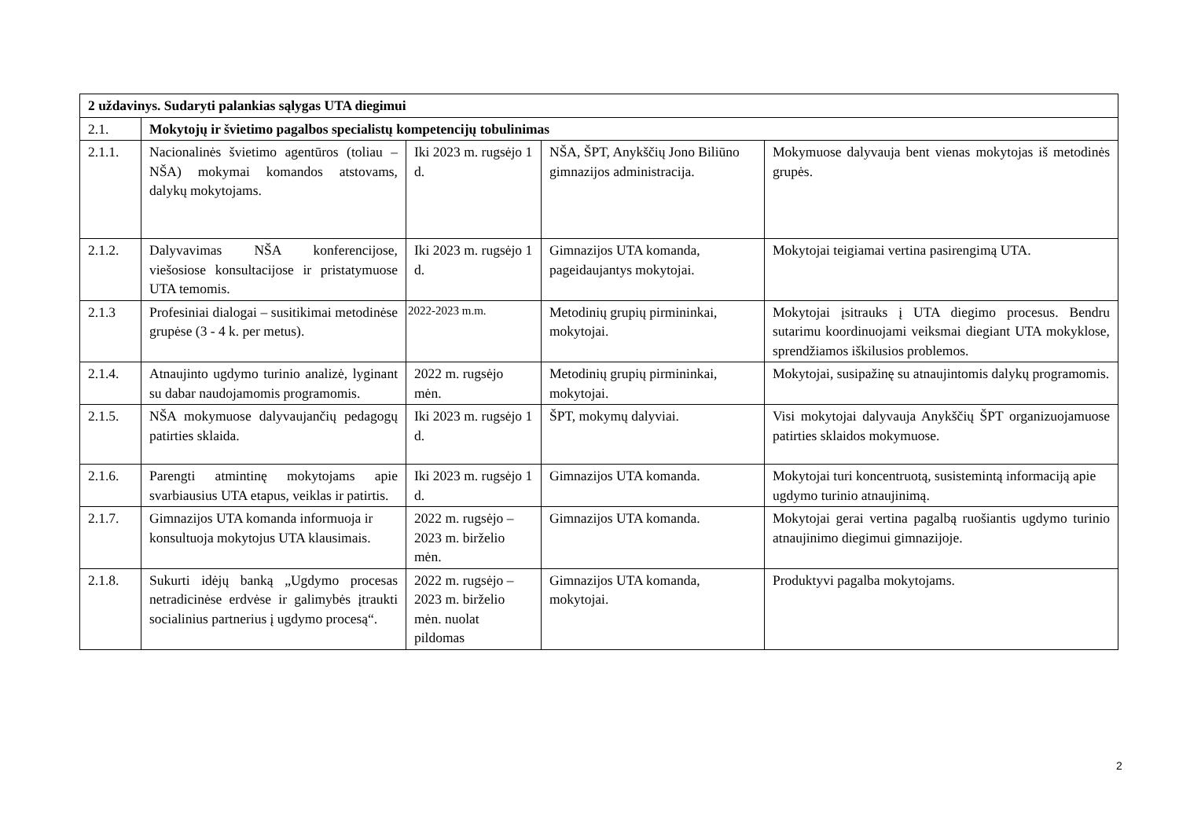| 2 uždavinys. Sudaryti palankias sąlygas UTA diegimui | | | | |
| 2.1. | Mokytojų ir švietimo pagalbos specialistų kompetencijų tobulinimas | | | |
| 2.1.1. | Nacionalinės švietimo agentūros (toliau – NŠA) mokymai komandos atstovams, dalykų mokytojams. | Iki 2023 m. rugsėjo 1 d. | NŠA, ŠPT, Anykščių Jono Biliūno gimnazijos administracija. | Mokymuose dalyvauja bent vienas mokytojas iš metodinės grupės. |
| 2.1.2. | Dalyvavimas NŠA konferencijose, viešosiose konsultacijose ir pristatymuose UTA temomis. | Iki 2023 m. rugsėjo 1 d. | Gimnazijos UTA komanda, pageidaujantys mokytojai. | Mokytojai teigiamai vertina pasirengimą UTA. |
| 2.1.3 | Profesiniai dialogai – susitikimai metodinėse grupėse (3 - 4 k. per metus). | 2022-2023 m.m. | Metodinių grupių pirmininkai, mokytojai. | Mokytojai įsitrauks į UTA diegimo procesus. Bendru sutarimu koordinuojami veiksmai diegiant UTA mokyklose, sprendžiamos iškilusios problemos. |
| 2.1.4. | Atnaujinto ugdymo turinio analizė, lyginant su dabar naudojamomis programomis. | 2022 m. rugsėjo mėn. | Metodinių grupių pirmininkai, mokytojai. | Mokytojai, susipažinę su atnaujintomis dalykų programomis. |
| 2.1.5. | NŠA mokymuose dalyvaujančių pedagogų patirties sklaida. | Iki 2023 m. rugsėjo 1 d. | ŠPT, mokymų dalyviai. | Visi mokytojai dalyvauja Anykščių ŠPT organizuojamuose patirties sklaidos mokymuose. |
| 2.1.6. | Parengti atmintinę mokytojams apie svarbiausius UTA etapus, veiklas ir patirtis. | Iki 2023 m. rugsėjo 1 d. | Gimnazijos UTA komanda. | Mokytojai turi koncentruotą, susistemintą informaciją apie ugdymo turinio atnaujinimą. |
| 2.1.7. | Gimnazijos UTA komanda informuoja ir konsultuoja mokytojus UTA klausimais. | 2022 m. rugsėjo – 2023 m. birželio mėn. | Gimnazijos UTA komanda. | Mokytojai gerai vertina pagalbą ruošiantis ugdymo turinio atnaujinimo diegimui gimnazijoje. |
| 2.1.8. | Sukurti idėjų banką „Ugdymo procesas netradicinėse erdvėse ir galimybės įtraukti socialinius partnerius į ugdymo procesą“. | 2022 m. rugsėjo – 2023 m. birželio mėn. nuolat pildomas | Gimnazijos UTA komanda, mokytojai. | Produktyvi pagalba mokytojams. |
2